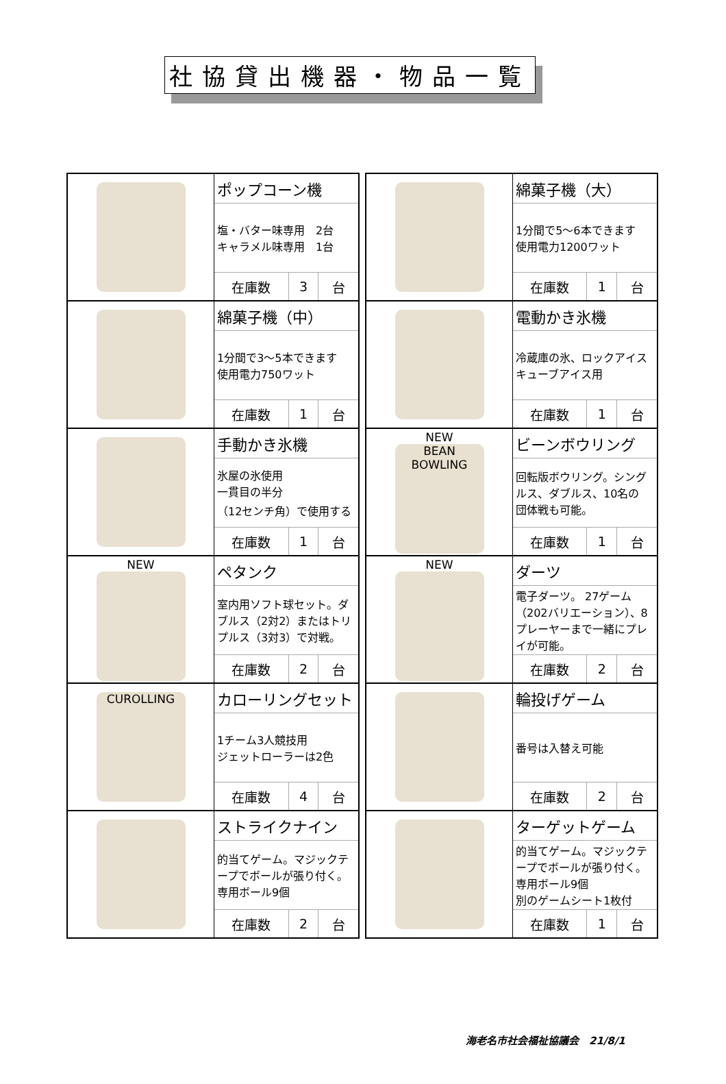社協貸出機器・物品一覧
| | ポップコーン機 | | |
| | 塩・バター味専用 2台 キャラメル味専用 1台 | | |
| | 在庫数 | 3 | 台 |
| | 綿菓子機（中） | | |
| | 1分間で3～5本できます 使用電力750ワット | | |
| | 在庫数 | 1 | 台 |
| | 手動かき氷機 | | |
| | 氷屋の氷使用 一貫目の半分 （12センチ角）で使用する | | |
| | 在庫数 | 1 | 台 |
| NEW | ペタンク | | |
| | 室内用ソフト球セット。ダブルス（2対2）またはトリプルス（3対3）で対戦。 | | |
| | 在庫数 | 2 | 台 |
| CUROLLING | カローリングセット | | |
| | 1チーム3人競技用 ジェットローラーは2色 | | |
| | 在庫数 | 4 | 台 |
| | ストライクナイン | | |
| | 的当てゲーム。マジックテープでボールが張り付く。専用ボール9個 | | |
| | 在庫数 | 2 | 台 |
| | 綿菓子機（大） | | |
| | 1分間で5～6本できます 使用電力1200ワット | | |
| | 在庫数 | 1 | 台 |
| | 電動かき氷機 | | |
| | 冷蔵庫の氷、ロックアイスキューブアイス用 | | |
| | 在庫数 | 1 | 台 |
| NEW BEAN BOWLING | ビーンボウリング | | |
| | 回転版ボウリング。シングルス、ダブルス、10名の 団体戦も可能。 | | |
| | 在庫数 | 1 | 台 |
| NEW | ダーツ | | |
| | 電子ダーツ。 27ゲーム（202バリエーション）、8プレーヤーまで一緒にプレイが可能。 | | |
| | 在庫数 | 2 | 台 |
| | 輪投げゲーム | | |
| | 番号は入替え可能 | | |
| | 在庫数 | 2 | 台 |
| | ターゲットゲーム | | |
| | 的当てゲーム。マジックテープでボールが張り付く。専用ボール9個 別のゲームシート1枚付 | | |
| | 在庫数 | 1 | 台 |
海老名市社会福祉協議会　21/8/1